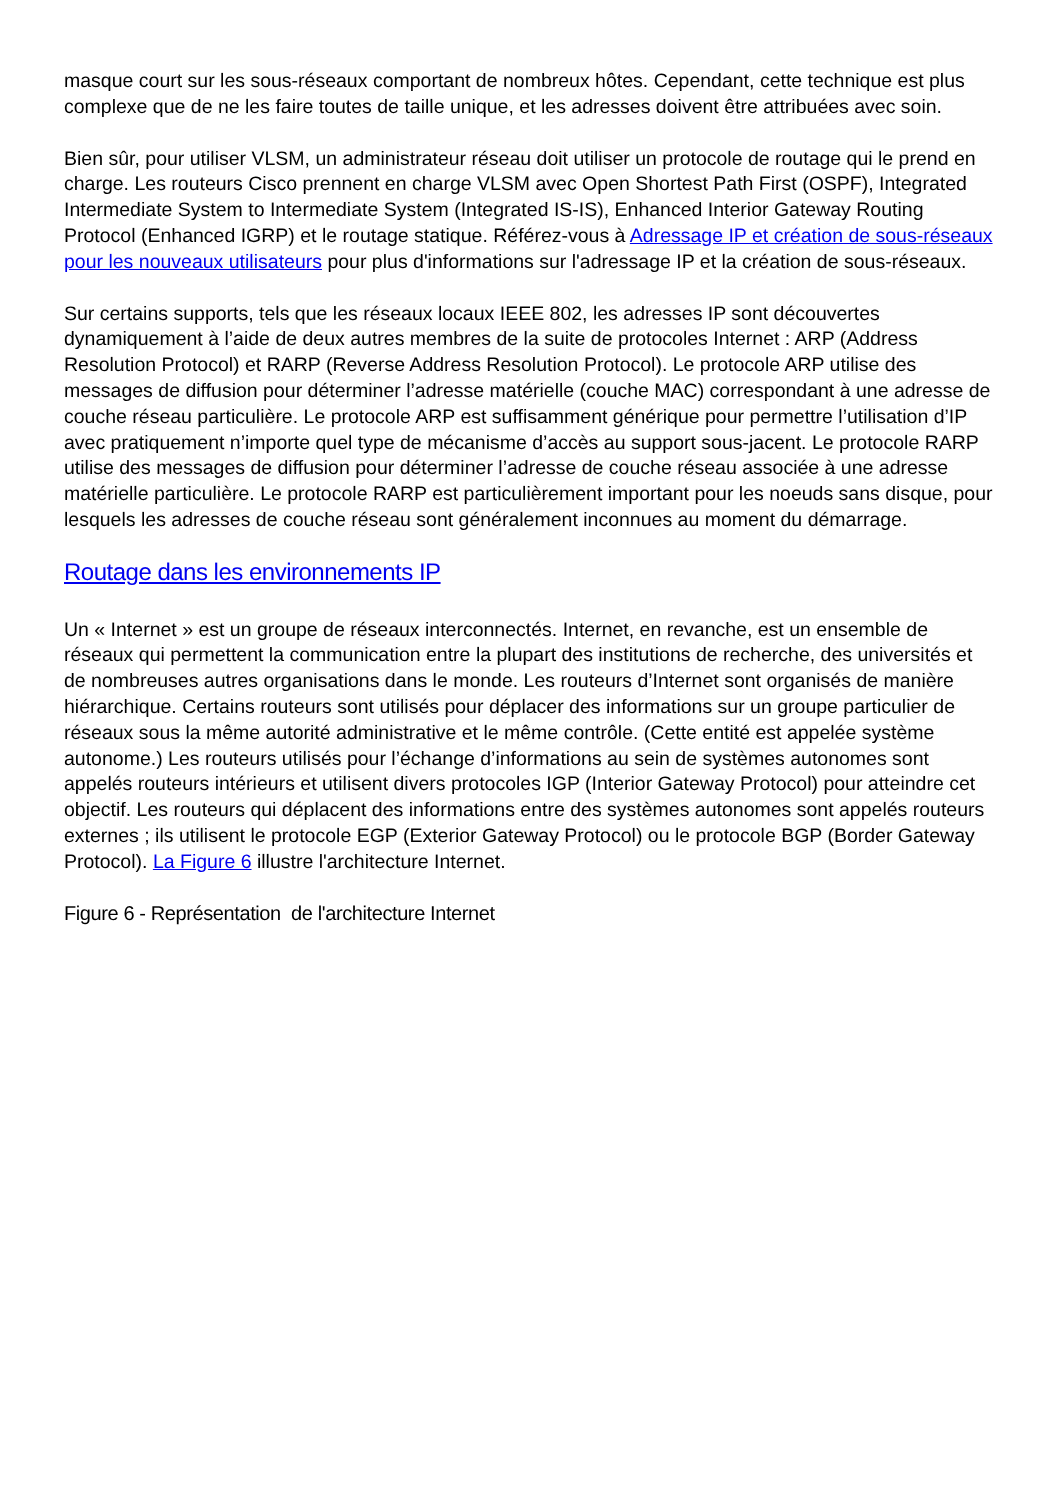masque court sur les sous-réseaux comportant de nombreux hôtes. Cependant, cette technique est plus complexe que de ne les faire toutes de taille unique, et les adresses doivent être attribuées avec soin.
Bien sûr, pour utiliser VLSM, un administrateur réseau doit utiliser un protocole de routage qui le prend en charge. Les routeurs Cisco prennent en charge VLSM avec Open Shortest Path First (OSPF), Integrated Intermediate System to Intermediate System (Integrated IS-IS), Enhanced Interior Gateway Routing Protocol (Enhanced IGRP) et le routage statique. Référez-vous à Adressage IP et création de sous-réseaux pour les nouveaux utilisateurs pour plus d'informations sur l'adressage IP et la création de sous-réseaux.
Sur certains supports, tels que les réseaux locaux IEEE 802, les adresses IP sont découvertes dynamiquement à l’aide de deux autres membres de la suite de protocoles Internet : ARP (Address Resolution Protocol) et RARP (Reverse Address Resolution Protocol). Le protocole ARP utilise des messages de diffusion pour déterminer l’adresse matérielle (couche MAC) correspondant à une adresse de couche réseau particulière. Le protocole ARP est suffisamment générique pour permettre l’utilisation d’IP avec pratiquement n’importe quel type de mécanisme d’accès au support sous-jacent. Le protocole RARP utilise des messages de diffusion pour déterminer l’adresse de couche réseau associée à une adresse matérielle particulière. Le protocole RARP est particulièrement important pour les noeuds sans disque, pour lesquels les adresses de couche réseau sont généralement inconnues au moment du démarrage.
Routage dans les environnements IP
Un « Internet » est un groupe de réseaux interconnectés. Internet, en revanche, est un ensemble de réseaux qui permettent la communication entre la plupart des institutions de recherche, des universités et de nombreuses autres organisations dans le monde. Les routeurs d’Internet sont organisés de manière hiérarchique. Certains routeurs sont utilisés pour déplacer des informations sur un groupe particulier de réseaux sous la même autorité administrative et le même contrôle. (Cette entité est appelée système autonome.) Les routeurs utilisés pour l’échange d’informations au sein de systèmes autonomes sont appelés routeurs intérieurs et utilisent divers protocoles IGP (Interior Gateway Protocol) pour atteindre cet objectif. Les routeurs qui déplacent des informations entre des systèmes autonomes sont appelés routeurs externes ; ils utilisent le protocole EGP (Exterior Gateway Protocol) ou le protocole BGP (Border Gateway Protocol). La Figure 6 illustre l'architecture Internet.
Figure 6 - Représentation de l'architecture Internet